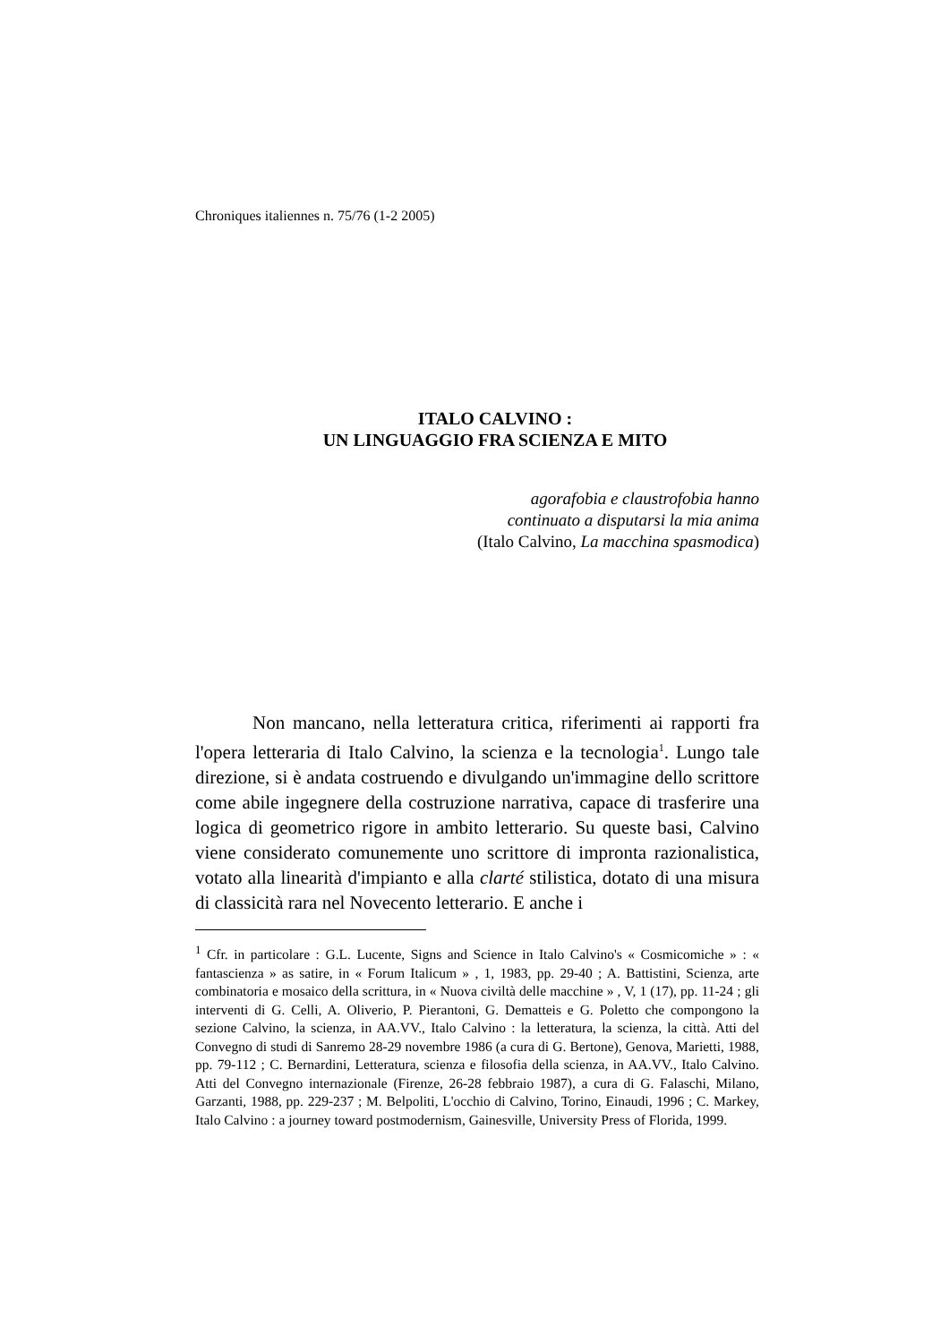Chroniques italiennes n. 75/76 (1-2 2005)
ITALO CALVINO :
UN LINGUAGGIO FRA SCIENZA E MITO
agorafobia e claustrofobia hanno
continuato a disputarsi la mia anima
(Italo Calvino, La macchina spasmodica)
Non mancano, nella letteratura critica, riferimenti ai rapporti fra l'opera letteraria di Italo Calvino, la scienza e la tecnologia<sup>1</sup>. Lungo tale direzione, si è andata costruendo e divulgando un'immagine dello scrittore come abile ingegnere della costruzione narrativa, capace di trasferire una logica di geometrico rigore in ambito letterario. Su queste basi, Calvino viene considerato comunemente uno scrittore di impronta razionalistica, votato alla linearità d'impianto e alla clarté stilistica, dotato di una misura di classicità rara nel Novecento letterario. E anche i
<sup>1</sup> Cfr. in particolare : G.L. Lucente, Signs and Science in Italo Calvino's « Cosmicomiche » : « fantascienza » as satire, in « Forum Italicum » , 1, 1983, pp. 29-40 ; A. Battistini, Scienza, arte combinatoria e mosaico della scrittura, in « Nuova civiltà delle macchine » , V, 1 (17), pp. 11-24 ; gli interventi di G. Celli, A. Oliverio, P. Pierantoni, G. Dematteis e G. Poletto che compongono la sezione Calvino, la scienza, in AA.VV., Italo Calvino : la letteratura, la scienza, la città. Atti del Convegno di studi di Sanremo 28-29 novembre 1986 (a cura di G. Bertone), Genova, Marietti, 1988, pp. 79-112 ; C. Bernardini, Letteratura, scienza e filosofia della scienza, in AA.VV., Italo Calvino. Atti del Convegno internazionale (Firenze, 26-28 febbraio 1987), a cura di G. Falaschi, Milano, Garzanti, 1988, pp. 229-237 ; M. Belpoliti, L'occhio di Calvino, Torino, Einaudi, 1996 ; C. Markey, Italo Calvino : a journey toward postmodernism, Gainesville, University Press of Florida, 1999.